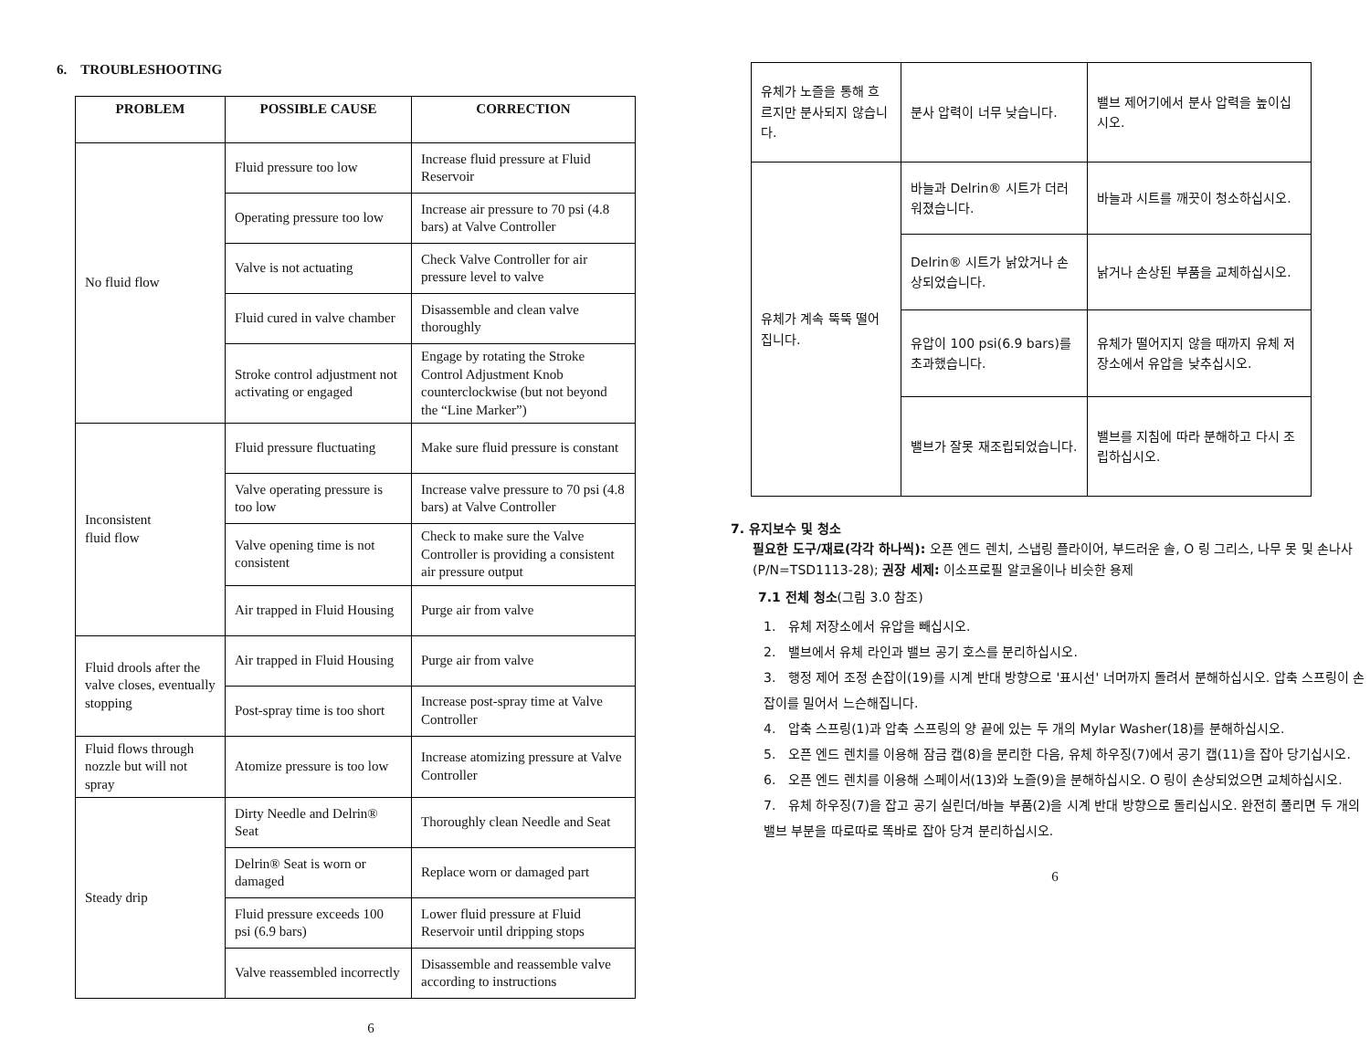6. TROUBLESHOOTING
| PROBLEM | POSSIBLE CAUSE | CORRECTION |
| --- | --- | --- |
| No fluid flow | Fluid pressure too low | Increase fluid pressure at Fluid Reservoir |
| | Operating pressure too low | Increase air pressure to 70 psi (4.8 bars) at Valve Controller |
| | Valve is not actuating | Check Valve Controller for air pressure level to valve |
| | Fluid cured in valve chamber | Disassemble and clean valve thoroughly |
| | Stroke control adjustment not activating or engaged | Engage by rotating the Stroke Control Adjustment Knob counterclockwise (but not beyond the “Line Marker”) |
| Inconsistent fluid flow | Fluid pressure fluctuating | Make sure fluid pressure is constant |
| | Valve operating pressure is too low | Increase valve pressure to 70 psi (4.8 bars) at Valve Controller |
| | Valve opening time is not consistent | Check to make sure the Valve Controller is providing a consistent air pressure output |
| | Air trapped in Fluid Housing | Purge air from valve |
| Fluid drools after the valve closes, eventually stopping | Air trapped in Fluid Housing | Purge air from valve |
| | Post-spray time is too short | Increase post-spray time at Valve Controller |
| Fluid flows through nozzle but will not spray | Atomize pressure is too low | Increase atomizing pressure at Valve Controller |
| Steady drip | Dirty Needle and Delrin® Seat | Thoroughly clean Needle and Seat |
| | Delrin® Seat is worn or damaged | Replace worn or damaged part |
| | Fluid pressure exceeds 100 psi (6.9 bars) | Lower fluid pressure at Fluid Reservoir until dripping stops |
| | Valve reassembled incorrectly | Disassemble and reassemble valve according to instructions |
6
| 유체가 노즐을 통해 흐르지만 분사되지 않습니다. | 분사 압력이 너무 낮습니다. | 밸브 제어기에서 분사 압력을 높이십시오. |
| 유체가 계속 뚝뚝 떨어집니다. | 바늘과 Delrin® 시트가 더러워졌습니다. | 바늘과 시트를 깨끗이 청소하십시오. |
| | Delrin® 시트가 낡았거나 손상되었습니다. | 낡거나 손상된 부품을 교체하십시오. |
| | 유압이 100 psi(6.9 bars)를 초과했습니다. | 유체가 떨어지지 않을 때까지 유체 저장소에서 유압을 낮추십시오. |
| | 밸브가 잘못 재조립되었습니다. | 밸브를 지침에 따라 분해하고 다시 조립하십시오. |
7. 유지보수 및 청소
필요한 도구/재료(각각 하나씩): 오픈 엔드 렌치, 스냅링 플라이어, 부드러운 솔, O 링 그리스, 나무 못 및 손나사(P/N=TSD1113-28); 권장 세제: 이소프로필 알코올이나 비슷한 용제
7.1 전체 청소(그림 3.0 참조)
1. 유체 저장소에서 유압을 빼십시오.
2. 밸브에서 유체 라인과 밸브 공기 호스를 분리하십시오.
3. 행정 제어 조정 손잡이(19)를 시계 반대 방향으로 '표시선' 너머까지 돌려서 분해하십시오. 압축 스프링이 손잡이를 밀어서 느슨해집니다.
4. 압축 스프링(1)과 압축 스프링의 양 끝에 있는 두 개의 Mylar Washer(18)를 분해하십시오.
5. 오픈 엔드 렌치를 이용해 잠금 캡(8)을 분리한 다음, 유체 하우징(7)에서 공기 캡(11)을 잡아 당기십시오.
6. 오픈 엔드 렌치를 이용해 스페이서(13)와 노즐(9)을 분해하십시오. O 링이 손상되었으면 교체하십시오.
7. 유체 하우징(7)을 잡고 공기 실린더/바늘 부품(2)을 시계 반대 방향으로 돌리십시오. 완전히 풀리면 두 개의 밸브 부분을 따로따로 똑바로 잡아 당겨 분리하십시오.
6